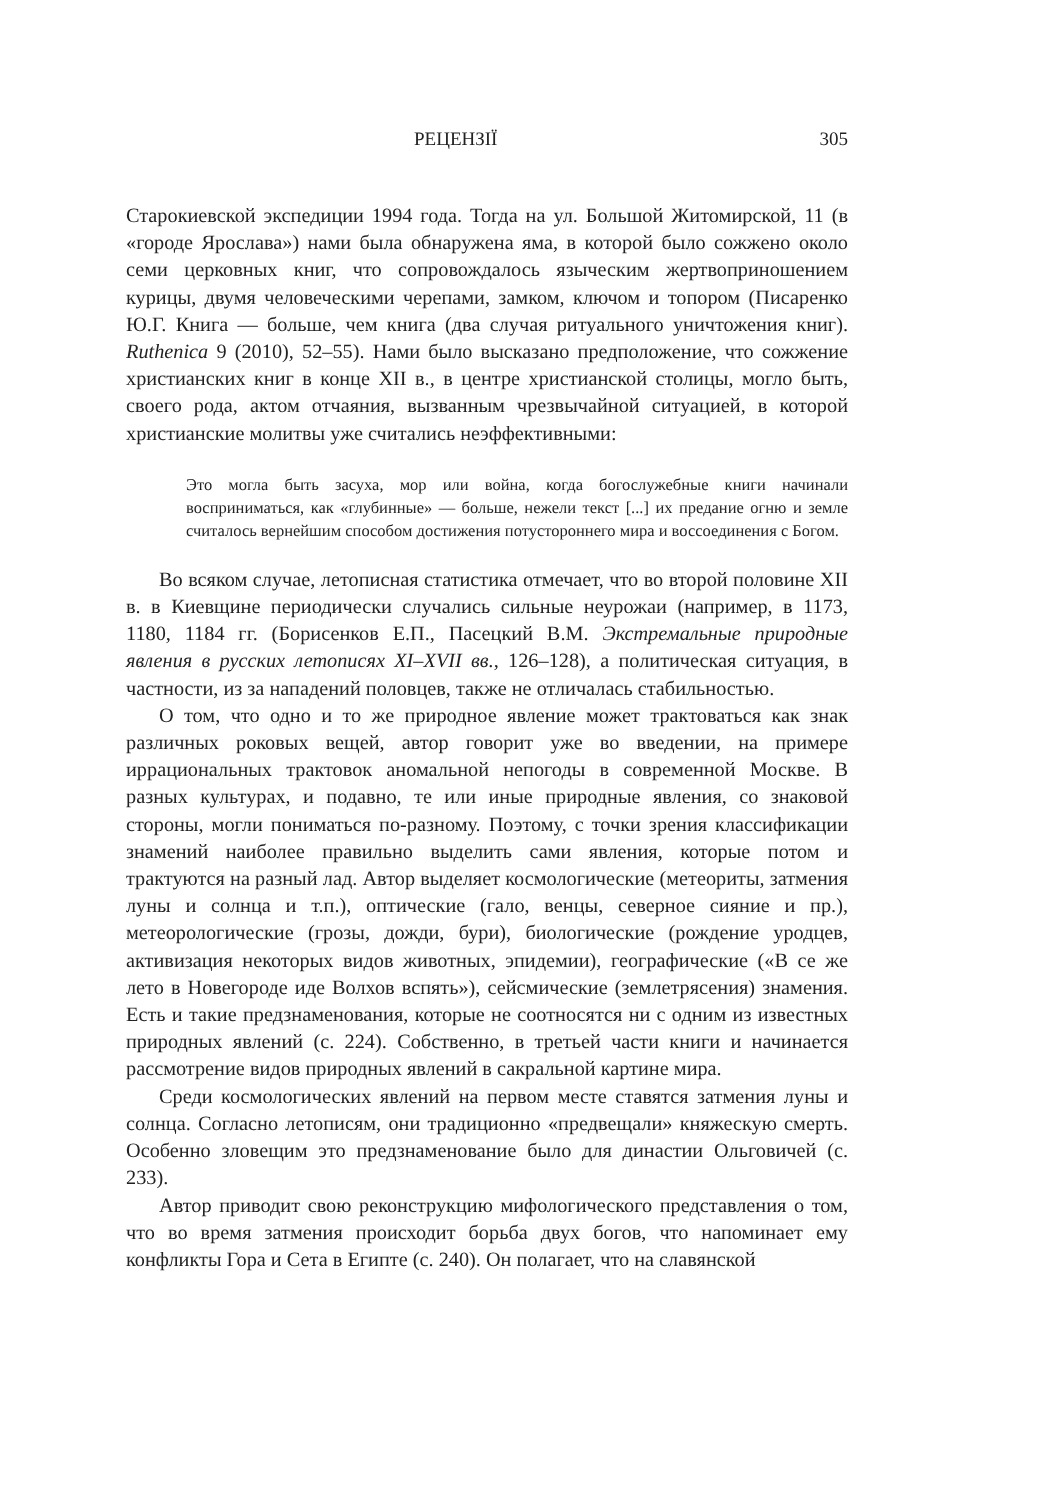РЕЦЕНЗІЇ 305
Старокиевской экспедиции 1994 года. Тогда на ул. Большой Житомирской, 11 (в «городе Ярослава») нами была обнаружена яма, в которой было сожжено около семи церковных книг, что сопровождалось языческим жертвоприношением курицы, двумя человеческими черепами, замком, ключом и топором (Писаренко Ю.Г. Книга — больше, чем книга (два случая ритуального уничтожения книг). Ruthenica 9 (2010), 52–55). Нами было высказано предположение, что сожжение христианских книг в конце XII в., в центре христианской столицы, могло быть, своего рода, актом отчаяния, вызванным чрезвычайной ситуацией, в которой христианские молитвы уже считались неэффективными:
Это могла быть засуха, мор или война, когда богослужебные книги начинали восприниматься, как «глубинные» — больше, нежели текст [...] их предание огню и земле считалось вернейшим способом достижения потустороннего мира и воссоединения с Богом.
Во всяком случае, летописная статистика отмечает, что во второй половине XII в. в Киевщине периодически случались сильные неурожаи (например, в 1173, 1180, 1184 гг. (Борисенков Е.П., Пасецкий В.М. Экстремальные природные явления в русских летописях XI–XVII вв., 126–128), а политическая ситуация, в частности, из за нападений половцев, также не отличалась стабильностью.
О том, что одно и то же природное явление может трактоваться как знак различных роковых вещей, автор говорит уже во введении, на примере иррациональных трактовок аномальной непогоды в современной Москве. В разных культурах, и подавно, те или иные природные явления, со знаковой стороны, могли пониматься по-разному. Поэтому, с точки зрения классификации знамений наиболее правильно выделить сами явления, которые потом и трактуются на разный лад. Автор выделяет космологические (метеориты, затмения луны и солнца и т.п.), оптические (гало, венцы, северное сияние и пр.), метеорологические (грозы, дожди, бури), биологические (рождение уродцев, активизация некоторых видов животных, эпидемии), географические («В се же лето в Новегороде иде Волхов вспять»), сейсмические (землетрясения) знамения. Есть и такие предзнаменования, которые не соотносятся ни с одним из известных природных явлений (с. 224). Собственно, в третьей части книги и начинается рассмотрение видов природных явлений в сакральной картине мира.
Среди космологических явлений на первом месте ставятся затмения луны и солнца. Согласно летописям, они традиционно «предвещали» княжескую смерть. Особенно зловещим это предзнаменование было для династии Ольговичей (с. 233).
Автор приводит свою реконструкцию мифологического представления о том, что во время затмения происходит борьба двух богов, что напоминает ему конфликты Гора и Сета в Египте (с. 240). Он полагает, что на славянской